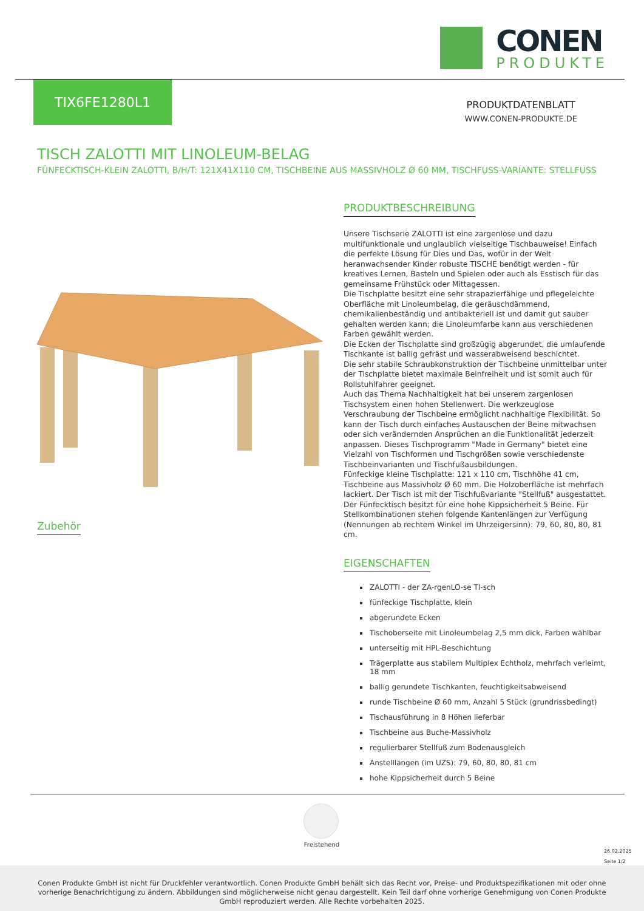CONEN
PRODUKTE
TIX6FE1280L1
PRODUKTDATENBLATT
WWW.CONEN-PRODUKTE.DE
TISCH ZALOTTI MIT LINOLEUM-BELAG
FÜNFECKTISCH-KLEIN ZALOTTI, B/H/T: 121X41X110 CM, TISCHBEINE AUS MASSIVHOLZ Ø 60 MM, TISCHFUSS-VARIANTE: STELLFUSS
Zubehör
PRODUKTBESCHREIBUNG
Unsere Tischserie ZALOTTI ist eine zargenlose und dazu multifunktionale und unglaublich vielseitige Tischbauweise! Einfach die perfekte Lösung für Dies und Das, wofür in der Welt heranwachsender Kinder robuste TISCHE benötigt werden - für kreatives Lernen, Basteln und Spielen oder auch als Esstisch für das gemeinsame Frühstück oder Mittagessen.
Die Tischplatte besitzt eine sehr strapazierfähige und pflegeleichte Oberfläche mit Linoleumbelag, die geräuschdämmend, chemikalienbeständig und antibakteriell ist und damit gut sauber gehalten werden kann; die Linoleumfarbe kann aus verschiedenen Farben gewählt werden.
Die Ecken der Tischplatte sind großzügig abgerundet, die umlaufende Tischkante ist ballig gefräst und wasserabweisend beschichtet.
Die sehr stabile Schraubkonstruktion der Tischbeine unmittelbar unter der Tischplatte bietet maximale Beinfreiheit und ist somit auch für Rollstuhlfahrer geeignet.
Auch das Thema Nachhaltigkeit hat bei unserem zargenlosen Tischsystem einen hohen Stellenwert. Die werkzeuglose Verschraubung der Tischbeine ermöglicht nachhaltige Flexibilität. So kann der Tisch durch einfaches Austauschen der Beine mitwachsen oder sich verändernden Ansprüchen an die Funktionalität jederzeit anpassen. Dieses Tischprogramm "Made in Germany" bietet eine Vielzahl von Tischformen und Tischgrößen sowie verschiedenste Tischbeinvarianten und Tischfußausbildungen.
Fünfeckige kleine Tischplatte: 121 x 110 cm, Tischhöhe 41 cm, Tischbeine aus Massivholz Ø 60 mm. Die Holzoberfläche ist mehrfach lackiert. Der Tisch ist mit der Tischfußvariante "Stellfuß" ausgestattet. Der Fünfecktisch besitzt für eine hohe Kippsicherheit 5 Beine. Für Stellkombinationen stehen folgende Kantenlängen zur Verfügung (Nennungen ab rechtem Winkel im Uhrzeigersinn): 79, 60, 80, 80, 81 cm.
EIGENSCHAFTEN
ZALOTTI - der ZA-rgenLO-se TI-sch
fünfeckige Tischplatte, klein
abgerundete Ecken
Tischoberseite mit Linoleumbelag 2,5 mm dick, Farben wählbar
unterseitig mit HPL-Beschichtung
Trägerplatte aus stabilem Multiplex Echtholz, mehrfach verleimt, 18 mm
ballig gerundete Tischkanten, feuchtigkeitsabweisend
runde Tischbeine Ø 60 mm, Anzahl 5 Stück (grundrissbedingt)
Tischausführung in 8 Höhen lieferbar
Tischbeine aus Buche-Massivholz
regulierbarer Stellfuß zum Bodenausgleich
Anstelllängen (im UZS): 79, 60, 80, 80, 81 cm
hohe Kippsicherheit durch 5 Beine
Freistehend
26.02.2025
Seite 1/2
Conen Produkte GmbH ist nicht für Druckfehler verantwortlich. Conen Produkte GmbH behält sich das Recht vor, Preise- und Produktspezifikationen mit oder ohne vorherige Benachrichtigung zu ändern. Abbildungen sind möglicherweise nicht genau dargestellt. Kein Teil darf ohne vorherige Genehmigung von Conen Produkte GmbH reproduziert werden. Alle Rechte vorbehalten 2025.